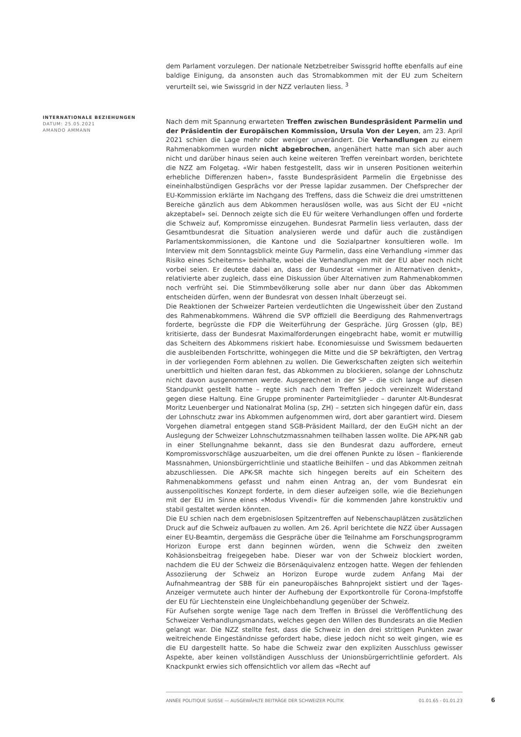dem Parlament vorzulegen. Der nationale Netzbetreiber Swissgrid hoffte ebenfalls auf eine baldige Einigung, da ansonsten auch das Stromabkommen mit der EU zum Scheitern verurteilt sei, wie Swissgrid in der NZZ verlauten liess. <sup>3</sup>
Nach dem mit Spannung erwarteten Treffen zwischen Bundespräsident Parmelin und der Präsidentin der Europäischen Kommission, Ursula Von der Leyen, am 23. April 2021 schien die Lage mehr oder weniger unverändert. Die Verhandlungen zu einem Rahmenabkommen wurden nicht abgebrochen, angenähert hatte man sich aber auch nicht und darüber hinaus seien auch keine weiteren Treffen vereinbart worden, berichtete die NZZ am Folgetag. «Wir haben festgestellt, dass wir in unseren Positionen weiterhin erhebliche Differenzen haben», fasste Bundespräsident Parmelin die Ergebnisse des eineinhalbstündigen Gesprächs vor der Presse lapidar zusammen. Der Chefsprecher der EU-Kommission erklärte im Nachgang des Treffens, dass die Schweiz die drei umstrittenen Bereiche gänzlich aus dem Abkommen herauslösen wolle, was aus Sicht der EU «nicht akzeptabel» sei. Dennoch zeigte sich die EU für weitere Verhandlungen offen und forderte die Schweiz auf, Kompromisse einzugehen. Bundesrat Parmelin liess verlauten, dass der Gesamtbundesrat die Situation analysieren werde und dafür auch die zuständigen Parlamentskommissionen, die Kantone und die Sozialpartner konsultieren wolle. Im Interview mit dem Sonntagsblick meinte Guy Parmelin, dass eine Verhandlung «immer das Risiko eines Scheiterns» beinhalte, wobei die Verhandlungen mit der EU aber noch nicht vorbei seien. Er deutete dabei an, dass der Bundesrat «immer in Alternativen denkt», relativierte aber zugleich, dass eine Diskussion über Alternativen zum Rahmenabkommen noch verfrüht sei. Die Stimmbevölkerung solle aber nur dann über das Abkommen entscheiden dürfen, wenn der Bundesrat von dessen Inhalt überzeugt sei.
Die Reaktionen der Schweizer Parteien verdeutlichten die Ungewissheit über den Zustand des Rahmenabkommens. Während die SVP offiziell die Beerdigung des Rahmenvertrags forderte, begrüsste die FDP die Weiterführung der Gespräche. Jürg Grossen (glp, BE) kritisierte, dass der Bundesrat Maximalforderungen eingebracht habe, womit er mutwillig das Scheitern des Abkommens riskiert habe. Economiesuisse und Swissmem bedauerten die ausbleibenden Fortschritte, wohingegen die Mitte und die SP bekräftigten, den Vertrag in der vorliegenden Form ablehnen zu wollen. Die Gewerkschaften zeigten sich weiterhin unerbittlich und hielten daran fest, das Abkommen zu blockieren, solange der Lohnschutz nicht davon ausgenommen werde. Ausgerechnet in der SP – die sich lange auf diesen Standpunkt gestellt hatte – regte sich nach dem Treffen jedoch vereinzelt Widerstand gegen diese Haltung. Eine Gruppe prominenter Parteimitglieder – darunter Alt-Bundesrat Moritz Leuenberger und Nationalrat Molina (sp, ZH) – setzten sich hingegen dafür ein, dass der Lohnschutz zwar ins Abkommen aufgenommen wird, dort aber garantiert wird. Diesem Vorgehen diametral entgegen stand SGB-Präsident Maillard, der den EuGH nicht an der Auslegung der Schweizer Lohnschutzmassnahmen teilhaben lassen wollte. Die APK-NR gab in einer Stellungnahme bekannt, dass sie den Bundesrat dazu auffordere, erneut Kompromissvorschläge auszuarbeiten, um die drei offenen Punkte zu lösen – flankierende Massnahmen, Unionsbürgerrichtlinie und staatliche Beihilfen – und das Abkommen zeitnah abzuschliessen. Die APK-SR machte sich hingegen bereits auf ein Scheitern des Rahmenabkommens gefasst und nahm einen Antrag an, der vom Bundesrat ein aussenpolitisches Konzept forderte, in dem dieser aufzeigen solle, wie die Beziehungen mit der EU im Sinne eines «Modus Vivendi» für die kommenden Jahre konstruktiv und stabil gestaltet werden könnten.
Die EU schien nach dem ergebnislosen Spitzentreffen auf Nebenschauplätzen zusätzlichen Druck auf die Schweiz aufbauen zu wollen. Am 26. April berichtete die NZZ über Aussagen einer EU-Beamtin, dergemäss die Gespräche über die Teilnahme am Forschungsprogramm Horizon Europe erst dann beginnen würden, wenn die Schweiz den zweiten Kohäsionsbeitrag freigegeben habe. Dieser war von der Schweiz blockiert worden, nachdem die EU der Schweiz die Börsenäquivalenz entzogen hatte. Wegen der fehlenden Assoziierung der Schweiz an Horizon Europe wurde zudem Anfang Mai der Aufnahmeantrag der SBB für ein paneuropäisches Bahnprojekt sistiert und der Tages-Anzeiger vermutete auch hinter der Aufhebung der Exportkontrolle für Corona-Impfstoffe der EU für Liechtenstein eine Ungleichbehandlung gegenüber der Schweiz.
Für Aufsehen sorgte wenige Tage nach dem Treffen in Brüssel die Veröffentlichung des Schweizer Verhandlungsmandats, welches gegen den Willen des Bundesrats an die Medien gelangt war. Die NZZ stellte fest, dass die Schweiz in den drei strittigen Punkten zwar weitreichende Eingeständnisse gefordert habe, diese jedoch nicht so weit gingen, wie es die EU dargestellt hatte. So habe die Schweiz zwar den expliziten Ausschluss gewisser Aspekte, aber keinen vollständigen Ausschluss der Unionsbürgerrichtlinie gefordert. Als Knackpunkt erwies sich offensichtlich vor allem das «Recht auf
INTERNATIONALE BEZIEHUNGEN
DATUM: 25.05.2021
AMANDO AMMANN
ANNÉE POLITIQUE SUISSE — AUSGEWÄHLTE BEITRÄGE DER SCHWEIZER POLITIK 01.01.65 - 01.01.23
6